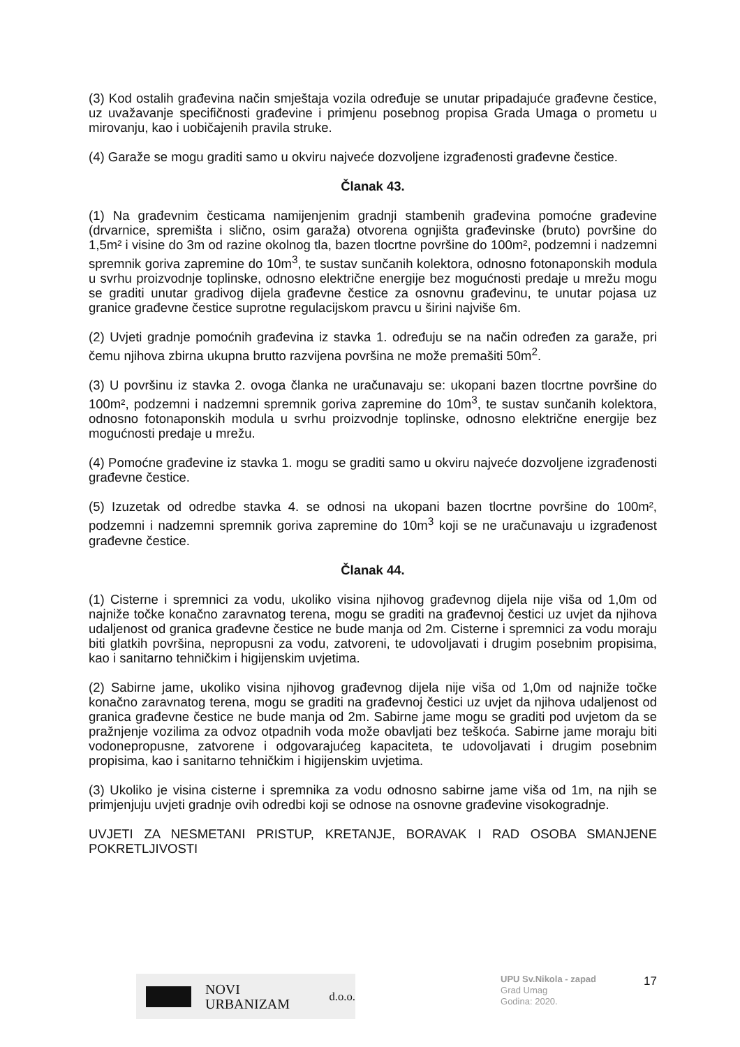(3) Kod ostalih građevina način smještaja vozila određuje se unutar pripadajuće građevne čestice, uz uvažavanje specifičnosti građevine i primjenu posebnog propisa Grada Umaga o prometu u mirovanju, kao i uobičajenih pravila struke.
(4) Garaže se mogu graditi samo u okviru najveće dozvoljene izgrađenosti građevne čestice.
Članak 43.
(1) Na građevnim česticama namijenjenim gradnji stambenih građevina pomoćne građevine (drvarnice, spremišta i slično, osim garaža) otvorena ognjišta građevinske (bruto) površine do 1,5m² i visine do 3m od razine okolnog tla, bazen tlocrtne površine do 100m², podzemni i nadzemni spremnik goriva zapremine do 10m<sup>3</sup>, te sustav sunčanih kolektora, odnosno fotonaponskih modula u svrhu proizvodnje toplinske, odnosno električne energije bez mogućnosti predaje u mrežu mogu se graditi unutar gradivog dijela građevne čestice za osnovnu građevinu, te unutar pojasa uz granice građevne čestice suprotne regulacijskom pravcu u širini najviše 6m.
(2) Uvjeti gradnje pomoćnih građevina iz stavka 1. određuju se na način određen za garaže, pri čemu njihova zbirna ukupna brutto razvijena površina ne može premašiti 50m<sup>2</sup>.
(3) U površinu iz stavka 2. ovoga članka ne uračunavaju se: ukopani bazen tlocrtne površine do 100m², podzemni i nadzemni spremnik goriva zapremine do 10m<sup>3</sup>, te sustav sunčanih kolektora, odnosno fotonaponskih modula u svrhu proizvodnje toplinske, odnosno električne energije bez mogućnosti predaje u mrežu.
(4) Pomoćne građevine iz stavka 1. mogu se graditi samo u okviru najveće dozvoljene izgrađenosti građevne čestice.
(5) Izuzetak od odredbe stavka 4. se odnosi na ukopani bazen tlocrtne površine do 100m², podzemni i nadzemni spremnik goriva zapremine do 10m<sup>3</sup> koji se ne uračunavaju u izgrađenost građevne čestice.
Članak 44.
(1) Cisterne i spremnici za vodu, ukoliko visina njihovog građevnog dijela nije viša od 1,0m od najniže točke konačno zaravnatog terena, mogu se graditi na građevnoj čestici uz uvjet da njihova udaljenost od granica građevne čestice ne bude manja od 2m. Cisterne i spremnici za vodu moraju biti glatkih površina, nepropusni za vodu, zatvoreni, te udovoljavati i drugim posebnim propisima, kao i sanitarno tehničkim i higijenskim uvjetima.
(2) Sabirne jame, ukoliko visina njihovog građevnog dijela nije viša od 1,0m od najniže točke konačno zaravnatog terena, mogu se graditi na građevnoj čestici uz uvjet da njihova udaljenost od granica građevne čestice ne bude manja od 2m. Sabirne jame mogu se graditi pod uvjetom da se pražnjenje vozilima za odvoz otpadnih voda može obavljati bez teškoća. Sabirne jame moraju biti vodonepropusne, zatvorene i odgovarajućeg kapaciteta, te udovoljavati i drugim posebnim propisima, kao i sanitarno tehničkim i higijenskim uvjetima.
(3) Ukoliko je visina cisterne i spremnika za vodu odnosno sabirne jame viša od 1m, na njih se primjenjuju uvjeti gradnje ovih odredbi koji se odnose na osnovne građevine visokogradnje.
UVJETI ZA NESMETANI PRISTUP, KRETANJE, BORAVAK I RAD OSOBA SMANJENE POKRETLJIVOSTI
NOVI URBANIZAM d.o.o.
UPU Sv.Nikola - zapad
Grad Umag
Godina: 2020.
17